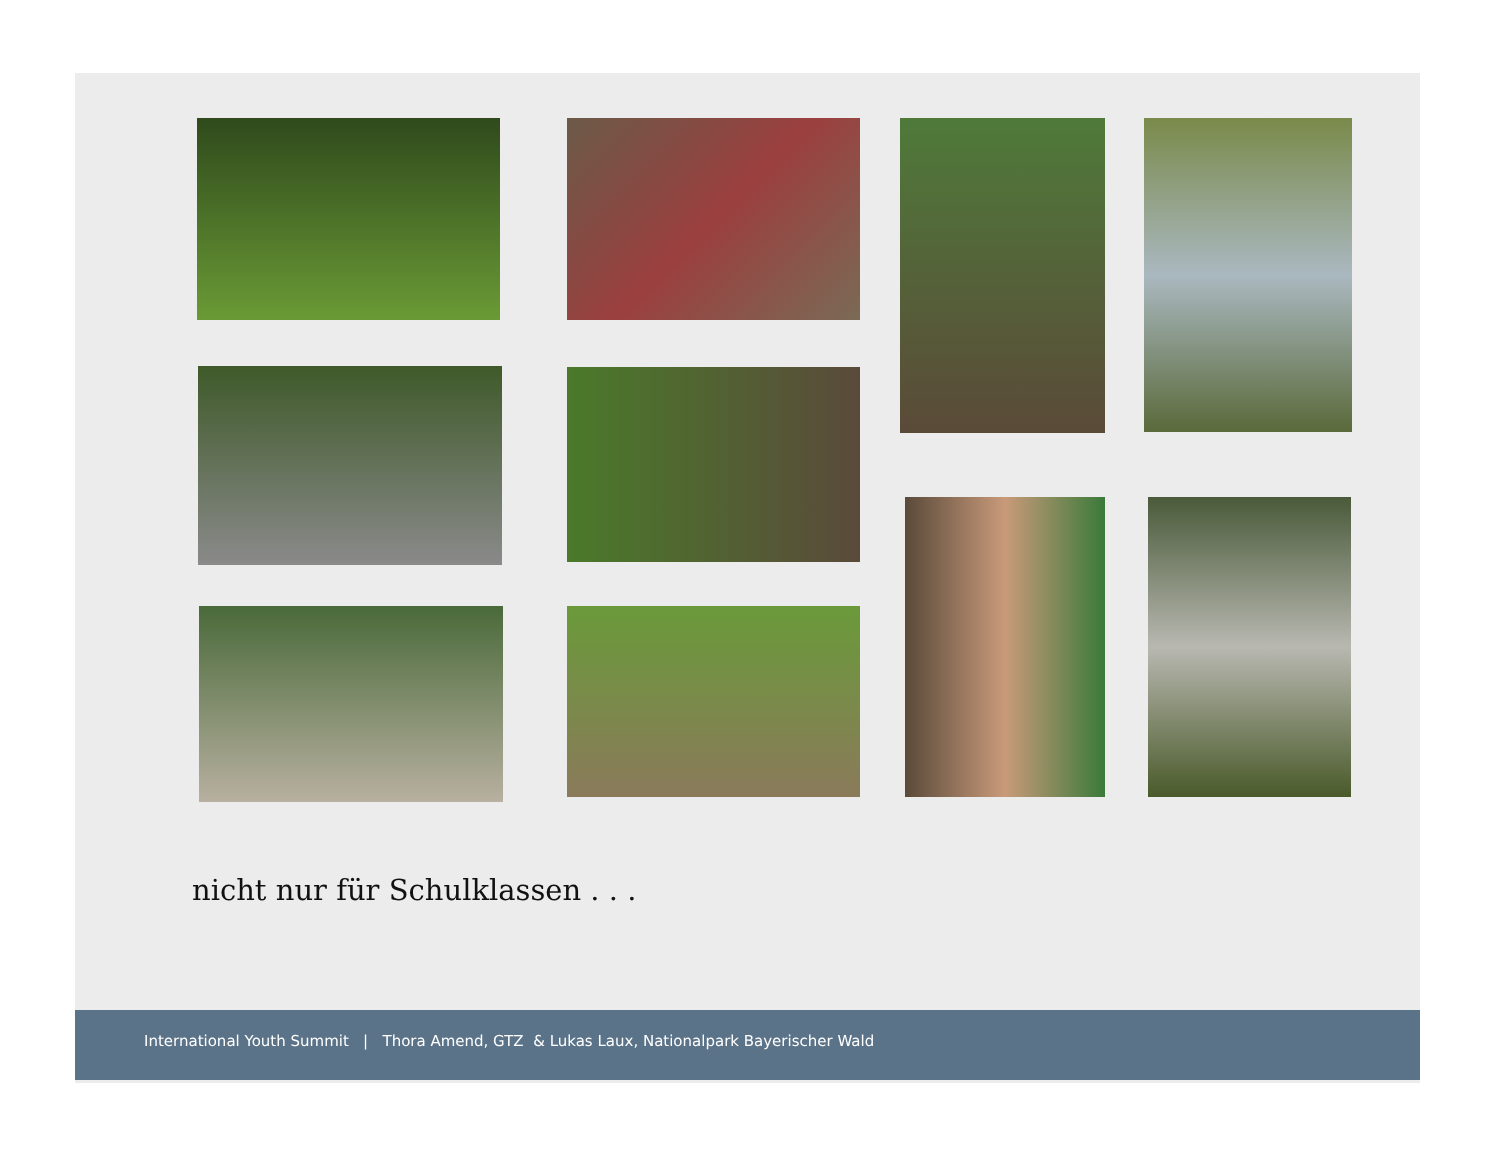nicht nur für Schulklassen . . .
International Youth Summit | Thora Amend, GTZ & Lukas Laux, Nationalpark Bayerischer Wald